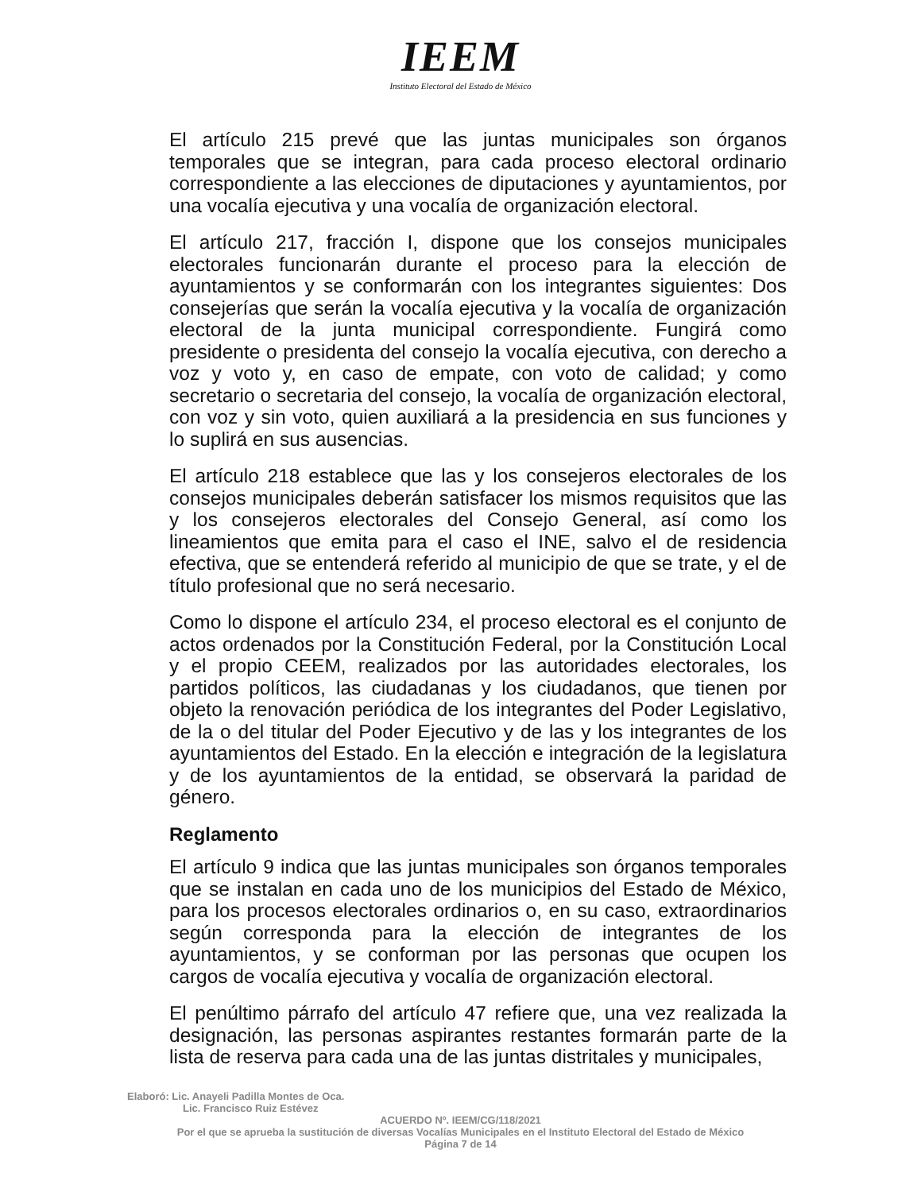IEEM
Instituto Electoral del Estado de México
El artículo 215 prevé que las juntas municipales son órganos temporales que se integran, para cada proceso electoral ordinario correspondiente a las elecciones de diputaciones y ayuntamientos, por una vocalía ejecutiva y una vocalía de organización electoral.
El artículo 217, fracción I, dispone que los consejos municipales electorales funcionarán durante el proceso para la elección de ayuntamientos y se conformarán con los integrantes siguientes: Dos consejerías que serán la vocalía ejecutiva y la vocalía de organización electoral de la junta municipal correspondiente. Fungirá como presidente o presidenta del consejo la vocalía ejecutiva, con derecho a voz y voto y, en caso de empate, con voto de calidad; y como secretario o secretaria del consejo, la vocalía de organización electoral, con voz y sin voto, quien auxiliará a la presidencia en sus funciones y lo suplirá en sus ausencias.
El artículo 218 establece que las y los consejeros electorales de los consejos municipales deberán satisfacer los mismos requisitos que las y los consejeros electorales del Consejo General, así como los lineamientos que emita para el caso el INE, salvo el de residencia efectiva, que se entenderá referido al municipio de que se trate, y el de título profesional que no será necesario.
Como lo dispone el artículo 234, el proceso electoral es el conjunto de actos ordenados por la Constitución Federal, por la Constitución Local y el propio CEEM, realizados por las autoridades electorales, los partidos políticos, las ciudadanas y los ciudadanos, que tienen por objeto la renovación periódica de los integrantes del Poder Legislativo, de la o del titular del Poder Ejecutivo y de las y los integrantes de los ayuntamientos del Estado. En la elección e integración de la legislatura y de los ayuntamientos de la entidad, se observará la paridad de género.
Reglamento
El artículo 9 indica que las juntas municipales son órganos temporales que se instalan en cada uno de los municipios del Estado de México, para los procesos electorales ordinarios o, en su caso, extraordinarios según corresponda para la elección de integrantes de los ayuntamientos, y se conforman por las personas que ocupen los cargos de vocalía ejecutiva y vocalía de organización electoral.
El penúltimo párrafo del artículo 47 refiere que, una vez realizada la designación, las personas aspirantes restantes formarán parte de la lista de reserva para cada una de las juntas distritales y municipales,
Elaboró: Lic. Anayeli Padilla Montes de Oca.
Lic. Francisco Ruiz Estévez
ACUERDO Nº. IEEM/CG/118/2021
Por el que se aprueba la sustitución de diversas Vocalías Municipales en el Instituto Electoral del Estado de México
Página 7 de 14